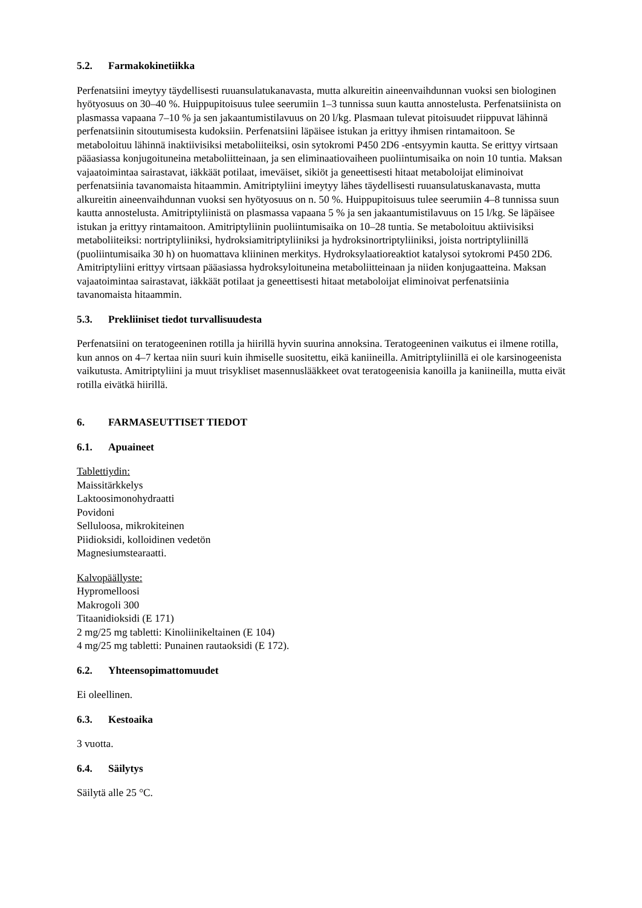5.2. Farmakokinetiikka
Perfenatsiini imeytyy täydellisesti ruuansulatukanavasta, mutta alkureitin aineenvaihdunnan vuoksi sen biologinen hyötyosuus on 30–40 %. Huippupitoisuus tulee seerumiin 1–3 tunnissa suun kautta annostelusta. Perfenatsiinista on plasmassa vapaana 7–10 % ja sen jakaantumistilavuus on 20 l/kg. Plasmaan tulevat pitoisuudet riippuvat lähinnä perfenatsiinin sitoutumisesta kudoksiin. Perfenatsiini läpäisee istukan ja erittyy ihmisen rintamaitoon. Se metaboloituu lähinnä inaktiivisiksi metaboliiteiksi, osin sytokromi P450 2D6 -entsyymin kautta. Se erittyy virtsaan pääasiassa konjugoituneina metaboliitteinaan, ja sen eliminaatiovaiheen puoliintumisaika on noin 10 tuntia. Maksan vajaatoimintaa sairastavat, iäkkäät potilaat, imeväiset, sikiöt ja geneettisesti hitaat metaboloijat eliminoivat perfenatsiinia tavanomaista hitaammin. Amitriptyliini imeytyy lähes täydellisesti ruuansulatuskanavasta, mutta alkureitin aineenvaihdunnan vuoksi sen hyötyosuus on n. 50 %. Huippupitoisuus tulee seerumiin 4–8 tunnissa suun kautta annostelusta. Amitriptyliinistä on plasmassa vapaana 5 % ja sen jakaantumistilavuus on 15 l/kg. Se läpäisee istukan ja erittyy rintamaitoon. Amitriptyliinin puoliintumisaika on 10–28 tuntia. Se metaboloituu aktiivisiksi metaboliiteiksi: nortriptyliiniksi, hydroksiamitriptyliiniksi ja hydroksinortriptyliiniksi, joista nortriptyliinillä (puoliintumisaika 30 h) on huomattava kliininen merkitys. Hydroksylaatioreaktiot katalysoi sytokromi P450 2D6. Amitriptyliini erittyy virtsaan pääasiassa hydroksyloituneina metaboliitteinaan ja niiden konjugaatteina. Maksan vajaatoimintaa sairastavat, iäkkäät potilaat ja geneettisesti hitaat metaboloijat eliminoivat perfenatsiinia tavanomaista hitaammin.
5.3. Prekliiniset tiedot turvallisuudesta
Perfenatsiini on teratogeeninen rotilla ja hiirillä hyvin suurina annoksina. Teratogeeninen vaikutus ei ilmene rotilla, kun annos on 4–7 kertaa niin suuri kuin ihmiselle suositettu, eikä kaniineilla. Amitriptyliinillä ei ole karsinogeenista vaikutusta. Amitriptyliini ja muut trisykliset masennuslääkkeet ovat teratogeenisia kanoilla ja kaniineilla, mutta eivät rotilla eivätkä hiirillä.
6. FARMASEUTTISET TIEDOT
6.1. Apuaineet
Tablettiydin:
Maissitärkkelys
Laktoosimonohydraatti
Povidoni
Selluloosa, mikrokiteinen
Piidioksidi, kolloidinen vedetön
Magnesiumstearaatti.
Kalvopäällyste:
Hypromelloosi
Makrogoli 300
Titaanidioksidi (E 171)
2 mg/25 mg tabletti: Kinoliinikeltainen (E 104)
4 mg/25 mg tabletti: Punainen rautaoksidi (E 172).
6.2. Yhteensopimattomuudet
Ei oleellinen.
6.3. Kestoaika
3 vuotta.
6.4. Säilytys
Säilytä alle 25 °C.